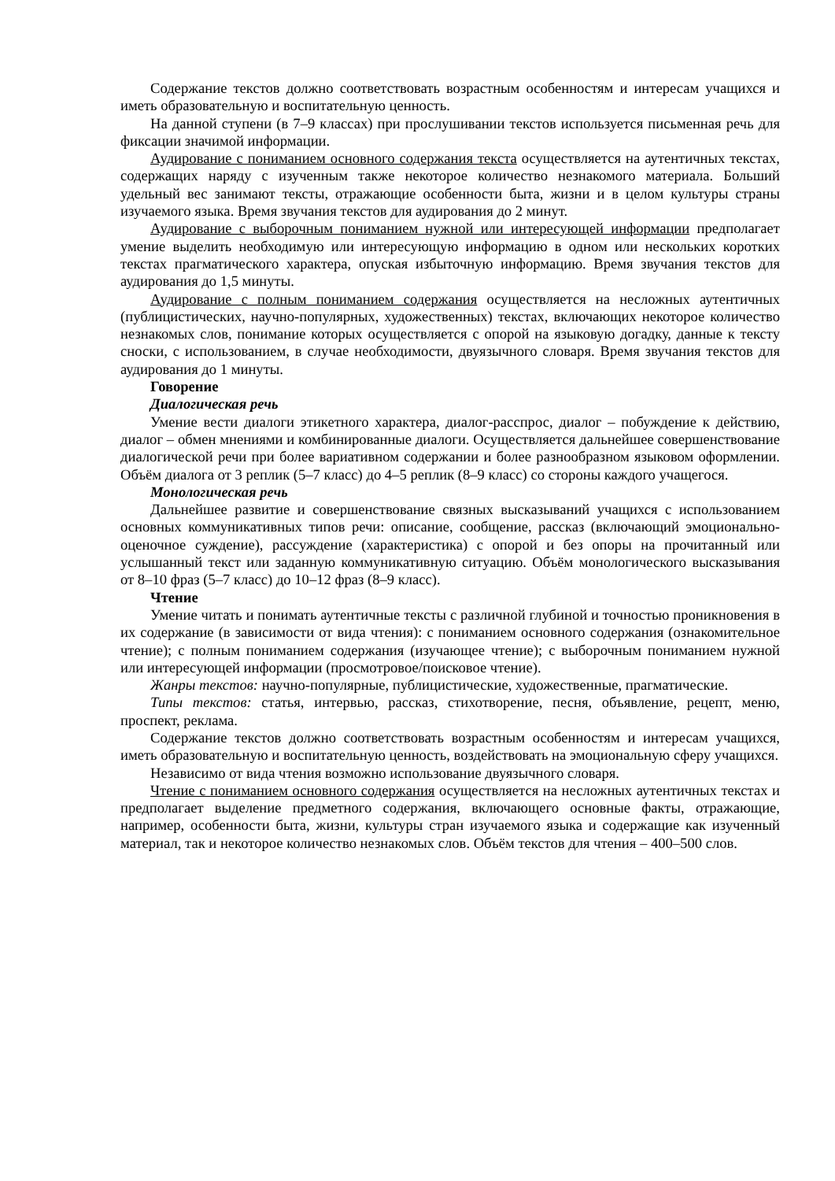Содержание текстов должно соответствовать возрастным особенностям и интересам учащихся и иметь образовательную и воспитательную ценность.
На данной ступени (в 7–9 классах) при прослушивании текстов используется письменная речь для фиксации значимой информации.
Аудирование с пониманием основного содержания текста осуществляется на аутентичных текстах, содержащих наряду с изученным также некоторое количество незнакомого материала. Больший удельный вес занимают тексты, отражающие особенности быта, жизни и в целом культуры страны изучаемого языка. Время звучания текстов для аудирования до 2 минут.
Аудирование с выборочным пониманием нужной или интересующей информации предполагает умение выделить необходимую или интересующую информацию в одном или нескольких коротких текстах прагматического характера, опуская избыточную информацию. Время звучания текстов для аудирования до 1,5 минуты.
Аудирование с полным пониманием содержания осуществляется на несложных аутентичных (публицистических, научно-популярных, художественных) текстах, включающих некоторое количество незнакомых слов, понимание которых осуществляется с опорой на языковую догадку, данные к тексту сноски, с использованием, в случае необходимости, двуязычного словаря. Время звучания текстов для аудирования до 1 минуты.
Говорение
Диалогическая речь
Умение вести диалоги этикетного характера, диалог-расспрос, диалог – побуждение к действию, диалог – обмен мнениями и комбинированные диалоги. Осуществляется дальнейшее совершенствование диалогической речи при более вариативном содержании и более разнообразном языковом оформлении. Объём диалога от 3 реплик (5–7 класс) до 4–5 реплик (8–9 класс) со стороны каждого учащегося.
Монологическая речь
Дальнейшее развитие и совершенствование связных высказываний учащихся с использованием основных коммуникативных типов речи: описание, сообщение, рассказ (включающий эмоционально-оценочное суждение), рассуждение (характеристика) с опорой и без опоры на прочитанный или услышанный текст или заданную коммуникативную ситуацию. Объём монологического высказывания от 8–10 фраз (5–7 класс) до 10–12 фраз (8–9 класс).
Чтение
Умение читать и понимать аутентичные тексты с различной глубиной и точностью проникновения в их содержание (в зависимости от вида чтения): с пониманием основного содержания (ознакомительное чтение); с полным пониманием содержания (изучающее чтение); с выборочным пониманием нужной или интересующей информации (просмотровое/поисковое чтение).
Жанры текстов: научно-популярные, публицистические, художественные, прагматические.
Типы текстов: статья, интервью, рассказ, стихотворение, песня, объявление, рецепт, меню, проспект, реклама.
Содержание текстов должно соответствовать возрастным особенностям и интересам учащихся, иметь образовательную и воспитательную ценность, воздействовать на эмоциональную сферу учащихся.
Независимо от вида чтения возможно использование двуязычного словаря.
Чтение с пониманием основного содержания осуществляется на несложных аутентичных текстах и предполагает выделение предметного содержания, включающего основные факты, отражающие, например, особенности быта, жизни, культуры стран изучаемого языка и содержащие как изученный материал, так и некоторое количество незнакомых слов. Объём текстов для чтения – 400–500 слов.